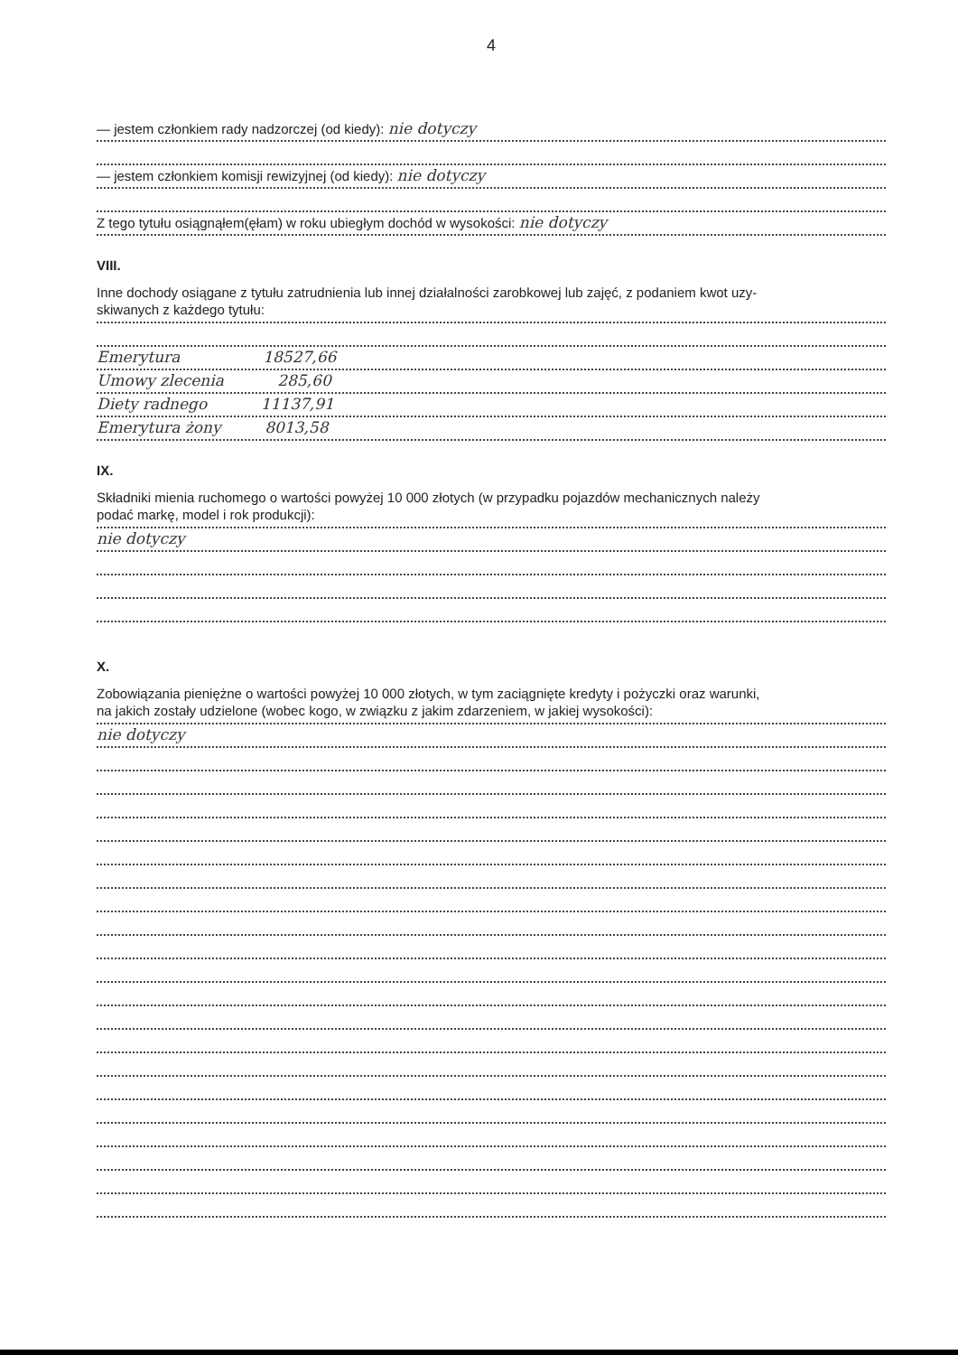4
— jestem członkiem rady nadzorczej (od kiedy): nie dotyczy
— jestem członkiem komisji rewizyjnej (od kiedy): nie dotyczy
Z tego tytułu osiągnąłem(ęłam) w roku ubiegłym dochód w wysokości: nie dotyczy
VIII.
Inne dochody osiągane z tytułu zatrudnienia lub innej działalności zarobkowej lub zajęć, z podaniem kwot uzy-
skiwanych z każdego tytułu:
Emerytura 18527,66
Umowy zlecenia 285,60
Diety radnego 11137,91
Emerytura żony 8013,58
IX.
Składniki mienia ruchomego o wartości powyżej 10 000 złotych (w przypadku pojazdów mechanicznych należy
podać markę, model i rok produkcji):
nie dotyczy
X.
Zobowiązania pieniężne o wartości powyżej 10 000 złotych, w tym zaciągnięte kredyty i pożyczki oraz warunki,
na jakich zostały udzielone (wobec kogo, w związku z jakim zdarzeniem, w jakiej wysokości):
nie dotyczy